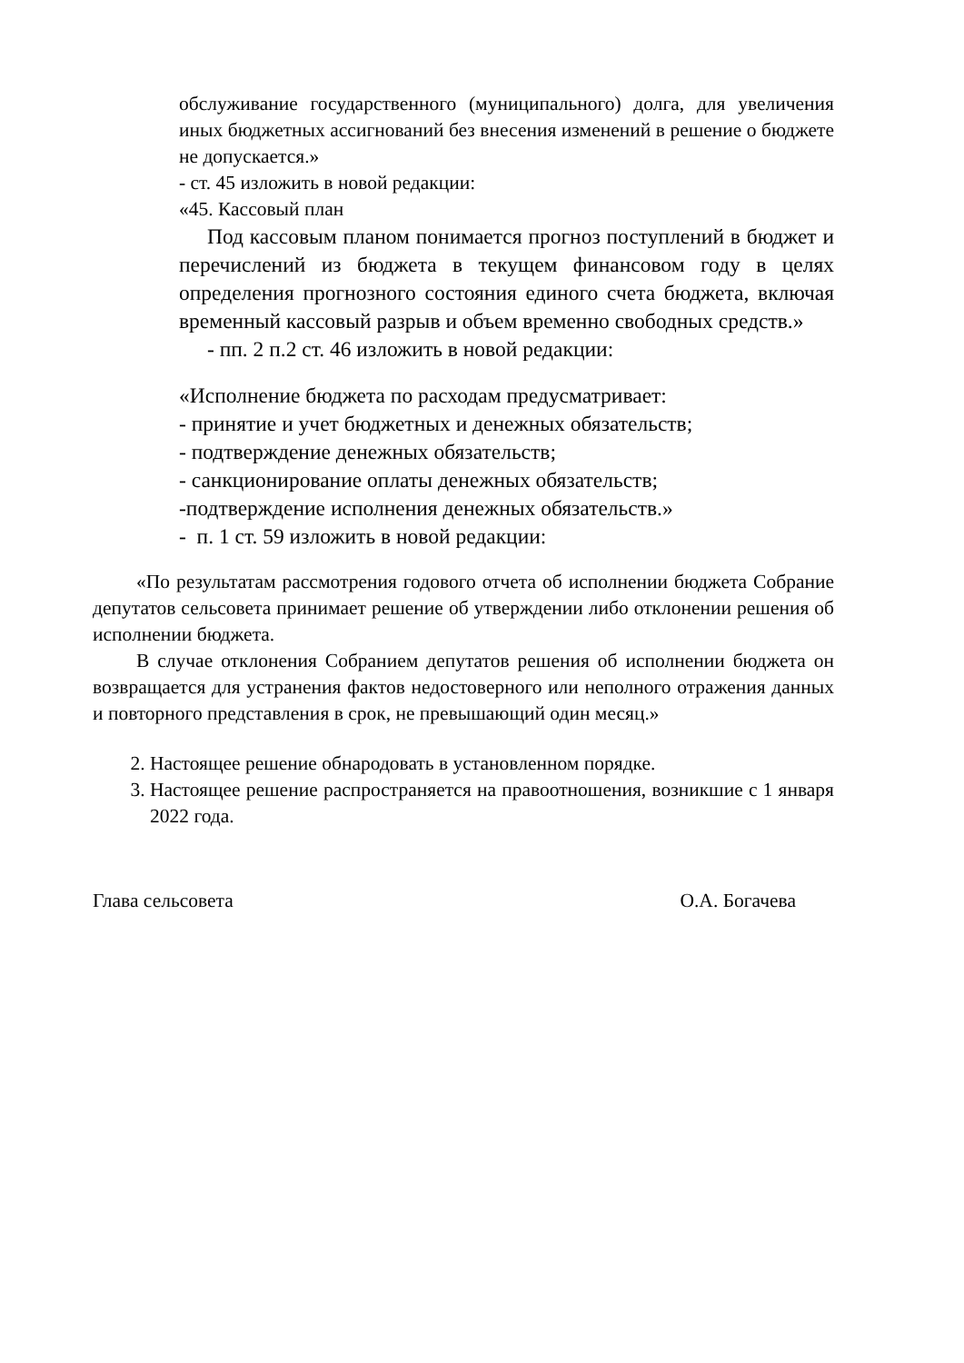обслуживание государственного (муниципального) долга, для увеличения иных бюджетных ассигнований без внесения изменений в решение о бюджете не допускается.»
- ст. 45 изложить в новой редакции:
«45. Кассовый план
Под кассовым планом понимается прогноз поступлений в бюджет и перечислений из бюджета в текущем финансовом году в целях определения прогнозного состояния единого счета бюджета, включая временный кассовый разрыв и объем временно свободных средств.»
- пп. 2 п.2 ст. 46 изложить в новой редакции:
«Исполнение бюджета по расходам предусматривает:
- принятие и учет бюджетных и денежных обязательств;
- подтверждение денежных обязательств;
- санкционирование оплаты денежных обязательств;
-подтверждение исполнения денежных обязательств.»
- п. 1 ст. 59 изложить в новой редакции:
«По результатам рассмотрения годового отчета об исполнении бюджета Собрание депутатов сельсовета принимает решение об утверждении либо отклонении решения об исполнении бюджета.
В случае отклонения Собранием депутатов решения об исполнении бюджета он возвращается для устранения фактов недостоверного или неполного отражения данных и повторного представления в срок, не превышающий один месяц.»
2. Настоящее решение обнародовать в установленном порядке.
3. Настоящее решение распространяется на правоотношения, возникшие с 1 января 2022 года.
Глава сельсовета О.А. Богачева